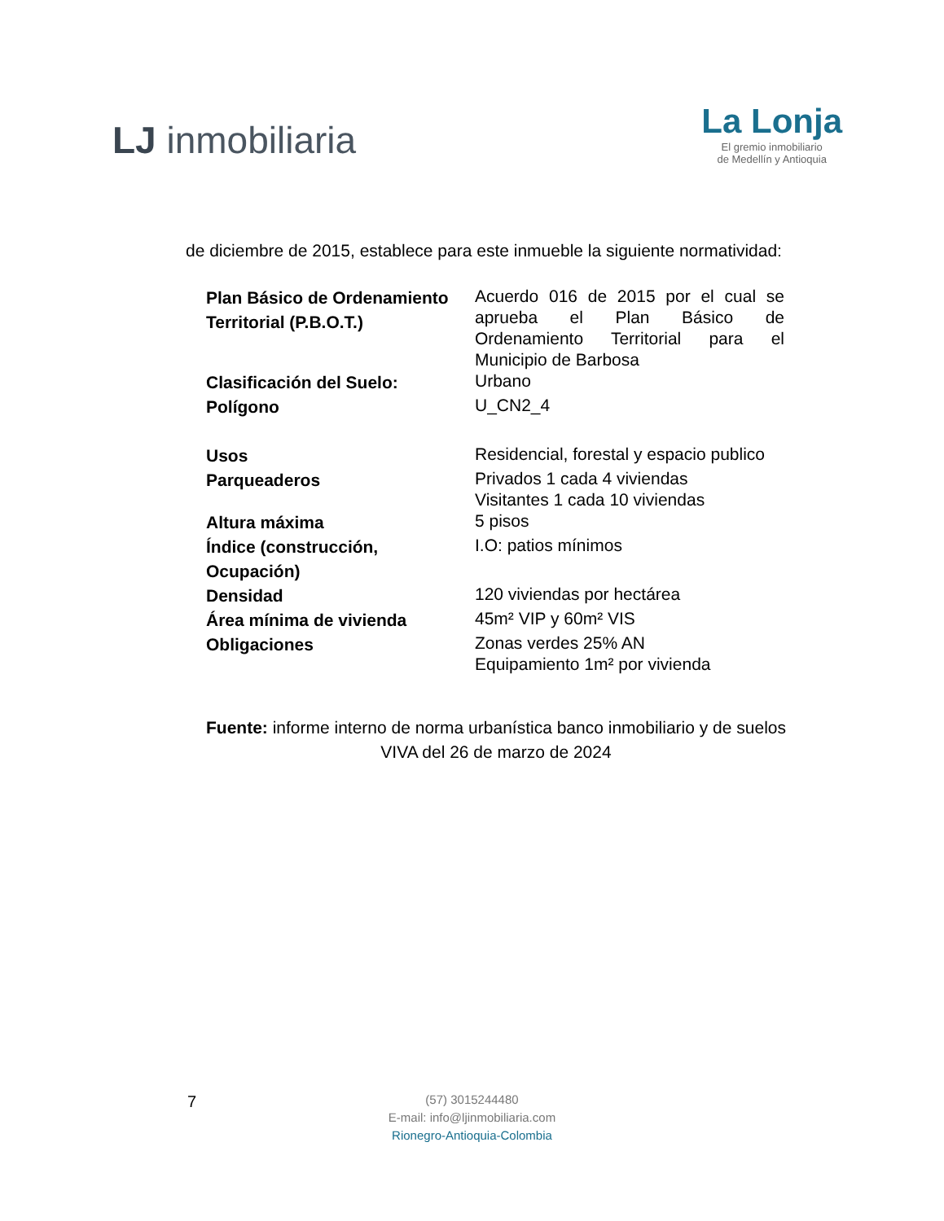LJ inmobiliaria
La Lonja
El gremio inmobiliario
de Medellín y Antioquia
de diciembre de 2015, establece para este inmueble la siguiente normatividad:
| Plan Básico de Ordenamiento Territorial (P.B.O.T.) | Acuerdo 016 de 2015 por el cual se aprueba el Plan Básico de Ordenamiento Territorial para el Municipio de Barbosa |
| Clasificación del Suelo: | Urbano |
| Polígono | U_CN2_4 |
| Usos | Residencial, forestal y espacio publico |
| Parqueaderos | Privados 1 cada 4 viviendas Visitantes 1 cada 10 viviendas |
| Altura máxima | 5 pisos |
| Índice (construcción, Ocupación) | I.O: patios mínimos |
| Densidad | 120 viviendas por hectárea |
| Área mínima de vivienda | 45m² VIP y 60m² VIS |
| Obligaciones | Zonas verdes 25% AN Equipamiento 1m² por vivienda |
Fuente: informe interno de norma urbanística banco inmobiliario y de suelos VIVA del 26 de marzo de 2024
7
(57) 3015244480
E-mail: info@ljinmobiliaria.com
Rionegro-Antioquia-Colombia